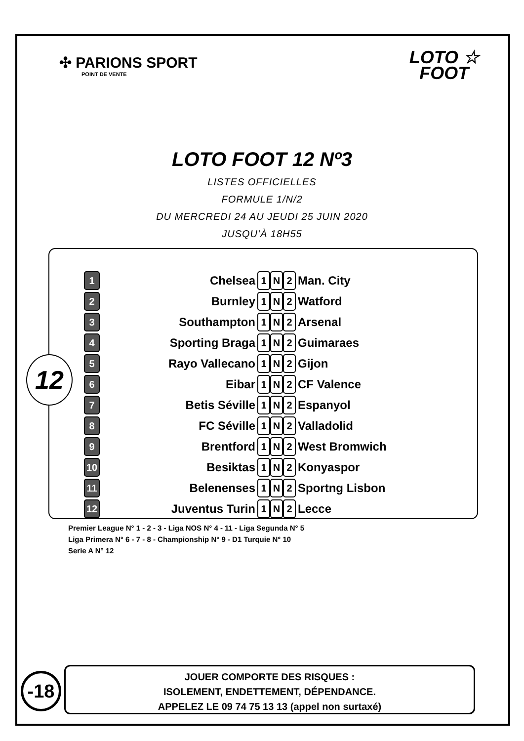✣ PARIONS SPORT
POINT DE VENTE
LOTO ☆
FOOT
LOTO FOOT 12 Nº3
LISTES OFFICIELLES
FORMULE 1/N/2
DU MERCREDI 24 AU JEUDI 25 JUIN 2020
JUSQU'À 18H55
12
| 1 | Chelsea | 1 | N | 2 | Man. City |
| 2 | Burnley | 1 | N | 2 | Watford |
| 3 | Southampton | 1 | N | 2 | Arsenal |
| 4 | Sporting Braga | 1 | N | 2 | Guimaraes |
| 5 | Rayo Vallecano | 1 | N | 2 | Gijon |
| 6 | Eibar | 1 | N | 2 | CF Valence |
| 7 | Betis Séville | 1 | N | 2 | Espanyol |
| 8 | FC Séville | 1 | N | 2 | Valladolid |
| 9 | Brentford | 1 | N | 2 | West Bromwich |
| 10 | Besiktas | 1 | N | 2 | Konyaspor |
| 11 | Belenenses | 1 | N | 2 | Sportng Lisbon |
| 12 | Juventus Turin | 1 | N | 2 | Lecce |
Premier League N° 1 - 2 - 3 - Liga NOS N° 4 - 11 - Liga Segunda N° 5
Liga Primera N° 6 - 7 - 8 - Championship N° 9 - D1 Turquie N° 10
Serie A N° 12
-18
JOUER COMPORTE DES RISQUES :
ISOLEMENT, ENDETTEMENT, DÉPENDANCE.
APPELEZ LE 09 74 75 13 13 (appel non surtaxé)